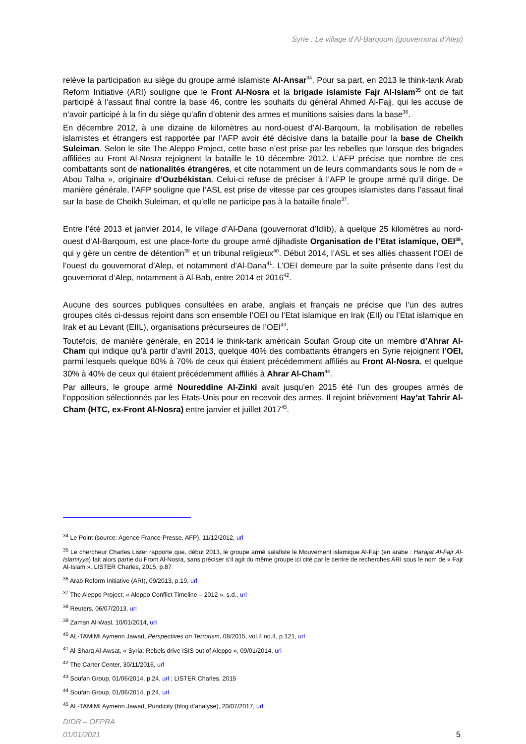Syrie : Le village d’Al-Barqoum (gouvernorat d’Alep)
relève la participation au siège du groupe armé islamiste Al-Ansar<sup>34</sup>. Pour sa part, en 2013 le think-tank Arab Reform Initiative (ARI) souligne que le Front Al-Nosra et la brigade islamiste Fajr Al-Islam<sup>35</sup> ont de fait participé à l’assaut final contre la base 46, contre les souhaits du général Ahmed Al-Fajj, qui les accuse de n’avoir participé à la fin du siège qu’afin d’obtenir des armes et munitions saisies dans la base<sup>36</sup>.
En décembre 2012, à une dizaine de kilomètres au nord-ouest d’Al-Barqoum, la mobilisation de rebelles islamistes et étrangers est rapportée par l’AFP avoir été décisive dans la bataille pour la base de Cheikh Suleiman. Selon le site The Aleppo Project, cette base n’est prise par les rebelles que lorsque des brigades affiliées au Front Al-Nosra rejoignent la bataille le 10 décembre 2012. L’AFP précise que nombre de ces combattants sont de nationalités étrangères, et cite notamment un de leurs commandants sous le nom de « Abou Talha », originaire d’Ouzbékistan. Celui-ci refuse de préciser à l’AFP le groupe armé qu’il dirige. De manière générale, l’AFP souligne que l’ASL est prise de vitesse par ces groupes islamistes dans l’assaut final sur la base de Cheikh Suleiman, et qu’elle ne participe pas à la bataille finale<sup>37</sup>.
Entre l’été 2013 et janvier 2014, le village d’Al-Dana (gouvernorat d’Idlib), à quelque 25 kilomètres au nord-ouest d‘Al-Barqoum, est une place-forte du groupe armé djihadiste Organisation de l’Etat islamique, OEI<sup>38</sup>, qui y gère un centre de détention<sup>39</sup> et un tribunal religieux<sup>40</sup>. Début 2014, l’ASL et ses alliés chassent l’OEI de l’ouest du gouvernorat d’Alep, et notamment d’Al-Dana<sup>41</sup>. L’OEI demeure par la suite présente dans l’est du gouvernorat d’Alep, notamment à Al-Bab, entre 2014 et 2016<sup>42</sup>.
Aucune des sources publiques consultées en arabe, anglais et français ne précise que l’un des autres groupes cités ci-dessus rejoint dans son ensemble l’OEI ou l’Etat islamique en Irak (EII) ou l’Etat islamique en Irak et au Levant (EIIL), organisations précurseures de l’OEI<sup>43</sup>.
Toutefois, de manière générale, en 2014 le think-tank américain Soufan Group cite un membre d’Ahrar Al-Cham qui indique qu’à partir d’avril 2013, quelque 40% des combattants étrangers en Syrie rejoignent l’OEI, parmi lesquels quelque 60% à 70% de ceux qui étaient précédemment affiliés au Front Al-Nosra, et quelque 30% à 40% de ceux qui étaient précédemment affiliés à Ahrar Al-Cham<sup>44</sup>.
Par ailleurs, le groupe armé Noureddine Al-Zinki avait jusqu’en 2015 été l’un des groupes armés de l’opposition sélectionnés par les Etats-Unis pour en recevoir des armes. Il rejoint brièvement Hay’at Tahrir Al-Cham (HTC, ex-Front Al-Nosra) entre janvier et juillet 2017<sup>45</sup>.
<sup>34</sup> Le Point (source: Agence France-Presse, AFP), 11/12/2012, url
<sup>35</sup> Le chercheur Charles Lister rapporte que, début 2013, le groupe armé salafiste le Mouvement islamique Al-Fajr (en arabe : Harajat Al-Fajr Al-Islamiyya) fait alors partie du Front Al-Nosra, sans préciser s’il agit du même groupe ici cité par le centre de recherches ARI sous le nom de « Fajr Al-Islam ». LISTER Charles, 2015, p.87
<sup>36</sup> Arab Reform Initiative (ARI), 09/2013, p.19, url
<sup>37</sup> The Aleppo Project, « Aleppo Conflict Timeline – 2012 », s.d., url
<sup>38</sup> Reuters, 06/07/2013, url
<sup>39</sup> Zaman Al-Wasl, 10/01/2014, url
<sup>40</sup> AL-TAMIMI Aymenn Jawad, Perspectives on Terrorism, 08/2015, vol.4 no.4, p.121, url
<sup>41</sup> Al-Sharq Al-Awsat, « Syria: Rebels drive ISIS out of Aleppo », 09/01/2014, url
<sup>42</sup> The Carter Center, 30/11/2016, url
<sup>43</sup> Soufan Group, 01/06/2014, p.24, url ; LISTER Charles, 2015
<sup>44</sup> Soufan Group, 01/06/2014, p.24, url
<sup>45</sup> AL-TAMIMI Aymenn Jawad, Pundicity (blog d’analyse), 20/07/2017, url
DIDR – OFPRA
01/01/2021
5